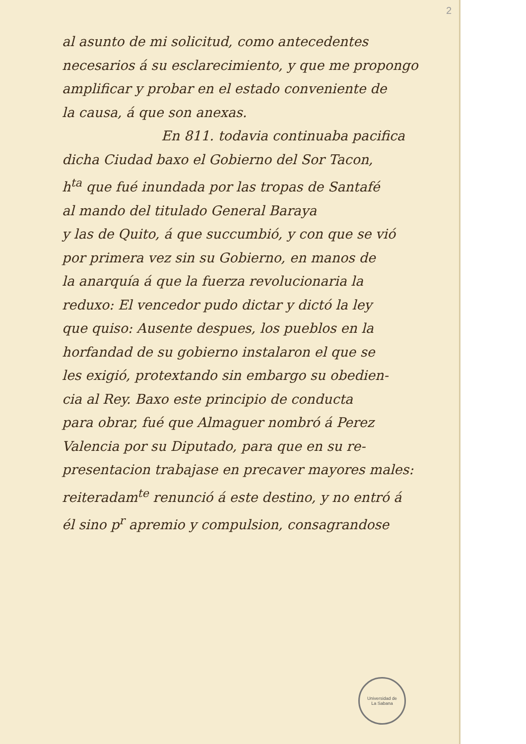2
al asunto de mi solicitud, como antecedentes
necesarios á su esclarecimiento, y que me propongo
amplificar y probar en el estado conveniente de
la causa, á que son anexas.
En 811. todavia continuaba pacifica
dicha Ciudad baxo el Gobierno del Sor Tacon,
h<sup>ta</sup> que fué inundada por las tropas de Santafé
al mando del titulado General Baraya
y las de Quito, á que succumbió, y con que se vió
por primera vez sin su Gobierno, en manos de
la anarquía á que la fuerza revolucionaria la
reduxo: El vencedor pudo dictar y dictó la ley
que quiso: Ausente despues, los pueblos en la
horfandad de su gobierno instalaron el que se
les exigió, protextando sin embargo su obedien-
cia al Rey. Baxo este principio de conducta
para obrar, fué que Almaguer nombró á Perez
Valencia por su Diputado, para que en su re-
presentacion trabajase en precaver mayores males:
reiteradam<sup>te</sup> renunció á este destino, y no entró á
él sino p<sup>r</sup> apremio y compulsion, consagrandose
Universidad de
La Sabana